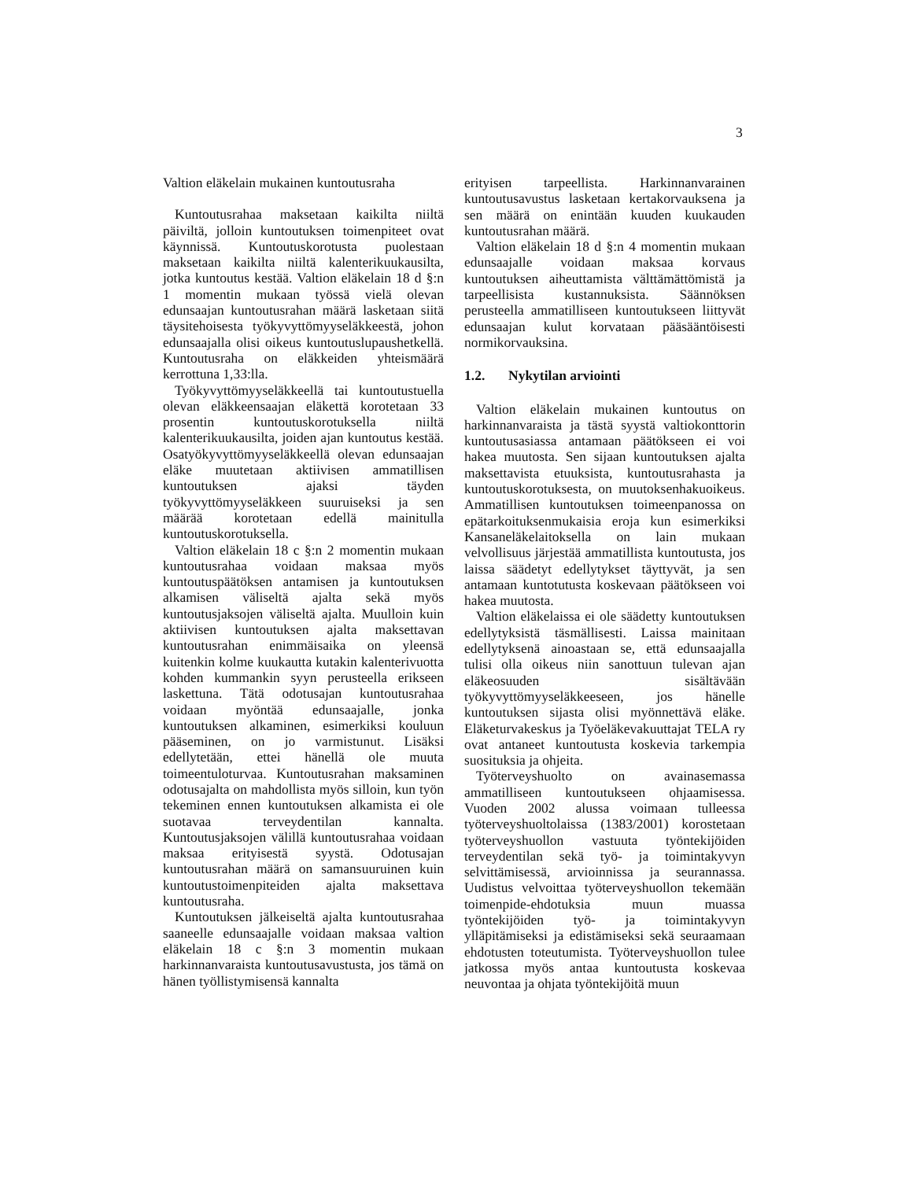3
Valtion eläkelain mukainen kuntoutusraha
Kuntoutusrahaa maksetaan kaikilta niiltä päiviltä, jolloin kuntoutuksen toimenpiteet ovat käynnissä. Kuntoutuskorotusta puolestaan maksetaan kaikilta niiltä kalenterikuukausilta, jotka kuntoutus kestää. Valtion eläkelain 18 d §:n 1 momentin mukaan työssä vielä olevan edunsaajan kuntoutusrahan määrä lasketaan siitä täysitehoisesta työkyvyttömyyseläkkeestä, johon edunsaajalla olisi oikeus kuntoutuslupaushetkellä. Kuntoutusraha on eläkkeiden yhteismäärä kerrottuna 1,33:lla.
Työkyvyttömyyseläkkeellä tai kuntoutustuella olevan eläkkeensaajan eläkettä korotetaan 33 prosentin kuntoutuskorotuksella niiltä kalenterikuukausilta, joiden ajan kuntoutus kestää. Osatyökyvyttömyyseläkkeellä olevan edunsaajan eläke muutetaan aktiivisen ammatillisen kuntoutuksen ajaksi täyden työkyvyttömyyseläkkeen suuruiseksi ja sen määrää korotetaan edellä mainitulla kuntoutuskorotuksella.
Valtion eläkelain 18 c §:n 2 momentin mukaan kuntoutusrahaa voidaan maksaa myös kuntoutuspäätöksen antamisen ja kuntoutuksen alkamisen väliseltä ajalta sekä myös kuntoutusjaksojen väliseltä ajalta. Muulloin kuin aktiivisen kuntoutuksen ajalta maksettavan kuntoutusrahan enimmäisaika on yleensä kuitenkin kolme kuukautta kutakin kalenterivuotta kohden kummankin syyn perusteella erikseen laskettuna. Tätä odotusajan kuntoutusrahaa voidaan myöntää edunsaajalle, jonka kuntoutuksen alkaminen, esimerkiksi kouluun pääseminen, on jo varmistunut. Lisäksi edellytetään, ettei hänellä ole muuta toimeentuloturvaa. Kuntoutusrahan maksaminen odotusajalta on mahdollista myös silloin, kun työn tekeminen ennen kuntoutuksen alkamista ei ole suotavaa terveydentilan kannalta. Kuntoutusjaksojen välillä kuntoutusrahaa voidaan maksaa erityisestä syystä. Odotusajan kuntoutusrahan määrä on samansuuruinen kuin kuntoutustoimenpiteiden ajalta maksettava kuntoutusraha.
Kuntoutuksen jälkeiseltä ajalta kuntoutusrahaa saaneelle edunsaajalle voidaan maksaa valtion eläkelain 18 c §:n 3 momentin mukaan harkinnanvaraista kuntoutusavustusta, jos tämä on hänen työllistymisensä kannalta
erityisen tarpeellista. Harkinnanvarainen kuntoutusavustus lasketaan kertakorvauksena ja sen määrä on enintään kuuden kuukauden kuntoutusrahan määrä.
Valtion eläkelain 18 d §:n 4 momentin mukaan edunsaajalle voidaan maksaa korvaus kuntoutuksen aiheuttamista välttämättömistä ja tarpeellisista kustannuksista. Säännöksen perusteella ammatilliseen kuntoutukseen liittyvät edunsaajan kulut korvataan pääsääntöisesti normikorvauksina.
1.2. Nykytilan arviointi
Valtion eläkelain mukainen kuntoutus on harkinnanvaraista ja tästä syystä valtiokonttorin kuntoutusasiassa antamaan päätökseen ei voi hakea muutosta. Sen sijaan kuntoutuksen ajalta maksettavista etuuksista, kuntoutusrahasta ja kuntoutuskorotuksesta, on muutoksenhakuoikeus. Ammatillisen kuntoutuksen toimeenpanossa on epätarkoituksenmukaisia eroja kun esimerkiksi Kansaneläkelaitoksella on lain mukaan velvollisuus järjestää ammatillista kuntoutusta, jos laissa säädetyt edellytykset täyttyvät, ja sen antamaan kuntotutusta koskevaan päätökseen voi hakea muutosta.
Valtion eläkelaissa ei ole säädetty kuntoutuksen edellytyksistä täsmällisesti. Laissa mainitaan edellytyksenä ainoastaan se, että edunsaajalla tulisi olla oikeus niin sanottuun tulevan ajan eläkeosuuden sisältävään työkyvyttömyyseläkkeeseen, jos hänelle kuntoutuksen sijasta olisi myönnettävä eläke. Eläketurvakeskus ja Työeläkevakuuttajat TELA ry ovat antaneet kuntoutusta koskevia tarkempia suosituksia ja ohjeita.
Työterveyshuolto on avainasemassa ammatilliseen kuntoutukseen ohjaamisessa. Vuoden 2002 alussa voimaan tulleessa työterveyshuoltolaissa (1383/2001) korostetaan työterveyshuollon vastuuta työntekijöiden terveydentilan sekä työ- ja toimintakyvyn selvittämisessä, arvioinnissa ja seurannassa. Uudistus velvoittaa työterveyshuollon tekemään toimenpide-ehdotuksia muun muassa työntekijöiden työ- ja toimintakyvyn ylläpitämiseksi ja edistämiseksi sekä seuraamaan ehdotusten toteutumista. Työterveyshuollon tulee jatkossa myös antaa kuntoutusta koskevaa neuvontaa ja ohjata työntekijöitä muun